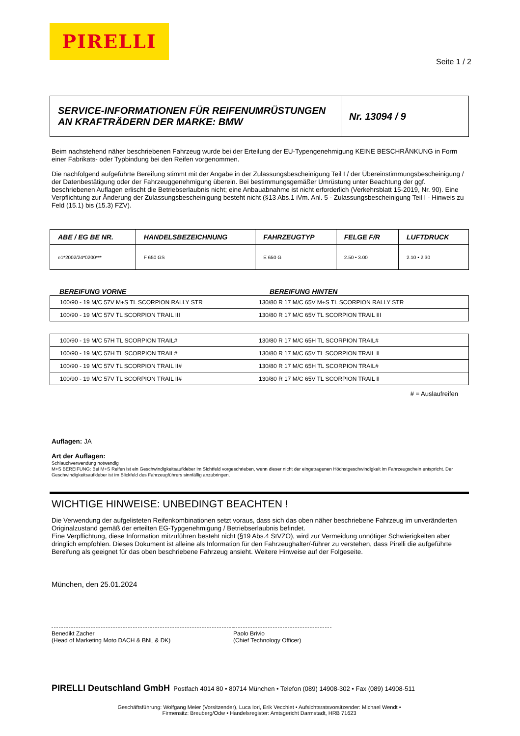PIRELLI
Seite 1 / 2
| SERVICE-INFORMATIONEN FÜR REIFENUMRÜSTUNGEN AN KRAFTRÄDERN DER MARKE: BMW | Nr. 13094 / 9 |
Beim nachstehend näher beschriebenen Fahrzeug wurde bei der Erteilung der EU-Typengenehmigung KEINE BESCHRÄNKUNG in Form einer Fabrikats- oder Typbindung bei den Reifen vorgenommen.
Die nachfolgend aufgeführte Bereifung stimmt mit der Angabe in der Zulassungsbescheinigung Teil I / der Übereinstimmungsbescheinigung / der Datenbestätigung oder der Fahrzeuggenehmigung überein. Bei bestimmungsgemäßer Umrüstung unter Beachtung der ggf. beschriebenen Auflagen erlischt die Betriebserlaubnis nicht; eine Anbauabnahme ist nicht erforderlich (Verkehrsblatt 15-2019, Nr. 90). Eine Verpflichtung zur Änderung der Zulassungsbescheinigung besteht nicht (§13 Abs.1 iVm. Anl. 5 - Zulassungsbescheinigung Teil I - Hinweis zu Feld (15.1) bis (15.3) FZV).
| ABE / EG BE NR. | HANDELSBEZEICHNUNG | FAHRZEUGTYP | FELGE F/R | LUFTDRUCK |
| --- | --- | --- | --- | --- |
| e1*2002/24*0200*** | F 650 GS | E 650 G | 2.50 • 3.00 | 2.10 • 2.30 |
BEREIFUNG VORNE BEREIFUNG HINTEN
| 100/90 - 19 M/C 57V M+S TL SCORPION RALLY STR | 130/80 R 17 M/C 65V M+S TL SCORPION RALLY STR |
| 100/90 - 19 M/C 57V TL SCORPION TRAIL III | 130/80 R 17 M/C 65V TL SCORPION TRAIL III |
| 100/90 - 19 M/C 57H TL SCORPION TRAIL# | 130/80 R 17 M/C 65H TL SCORPION TRAIL# |
| 100/90 - 19 M/C 57H TL SCORPION TRAIL# | 130/80 R 17 M/C 65V TL SCORPION TRAIL II |
| 100/90 - 19 M/C 57V TL SCORPION TRAIL II# | 130/80 R 17 M/C 65H TL SCORPION TRAIL# |
| 100/90 - 19 M/C 57V TL SCORPION TRAIL II# | 130/80 R 17 M/C 65V TL SCORPION TRAIL II |
# = Auslaufreifen
Auflagen: JA
Art der Auflagen:
Schlauchverwendung notwendig
M+S BEREIFUNG: Bei M+S Reifen ist ein Geschwindigkeitsaufkleber im Sichtfeld vorgeschrieben, wenn dieser nicht der eingetragenen Höchstgeschwindigkeit im Fahrzeugschein entspricht. Der Geschwindigkeitsaufkleber ist im Blickfeld des Fahrzeugführers sinnfällig anzubringen.
WICHTIGE HINWEISE: UNBEDINGT BEACHTEN !
Die Verwendung der aufgelisteten Reifenkombinationen setzt voraus, dass sich das oben näher beschriebene Fahrzeug im unveränderten Originalzustand gemäß der erteilten EG-Typgenehmigung / Betriebserlaubnis befindet.
Eine Verpflichtung, diese Information mitzuführen besteht nicht (§19 Abs.4 StVZO), wird zur Vermeidung unnötiger Schwierigkeiten aber dringlich empfohlen. Dieses Dokument ist alleine als Information für den Fahrzeughalter/-führer zu verstehen, dass Pirelli die aufgeführte Bereifung als geeignet für das oben beschriebene Fahrzeug ansieht. Weitere Hinweise auf der Folgeseite.
München, den 25.01.2024
Benedikt Zacher
(Head of Marketing Moto DACH & BNL & DK)
Paolo Brivio
(Chief Technology Officer)
PIRELLI Deutschland GmbH Postfach 4014 80 • 80714 München • Telefon (089) 14908-302 • Fax (089) 14908-511
Geschäftsführung: Wolfgang Meier (Vorsitzender), Luca Iori, Erik Vecchiet • Aufsichtsratsvorsitzender: Michael Wendt •
Firmensitz: Breuberg/Odw • Handelsregister: Amtsgericht Darmstadt, HRB 71623